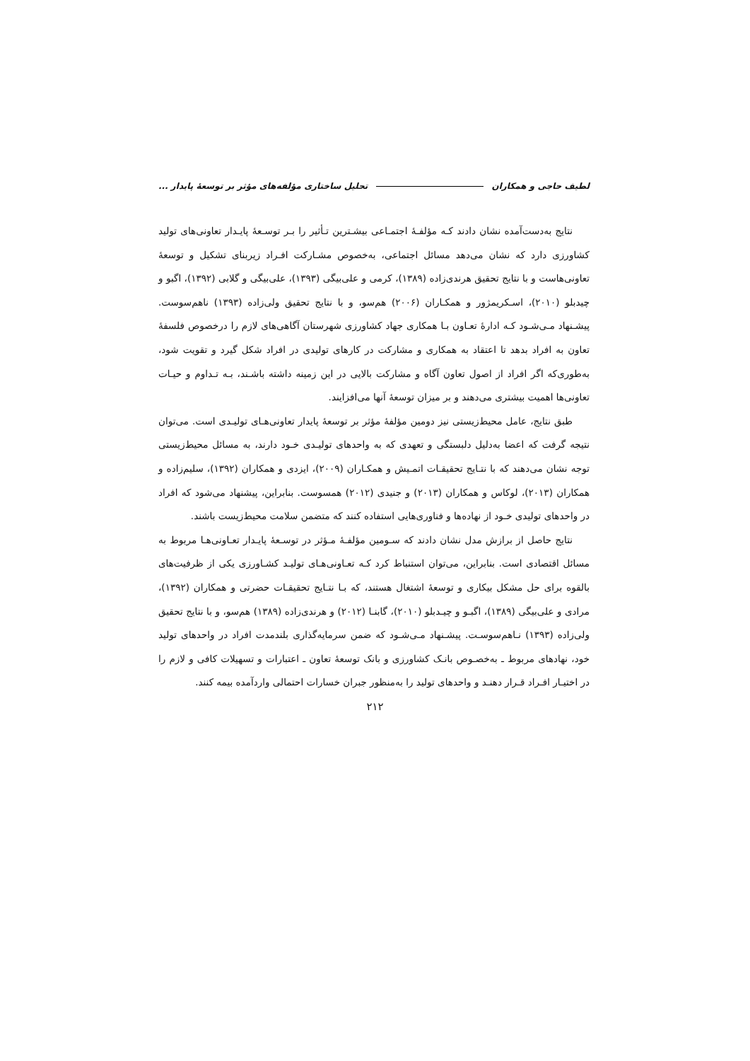لطیف حاجی و همکاران تحلیل ساختاری مؤلفه‌های مؤثر بر توسعهٔ پایدار ...
نتایج به‌دست‌آمده نشان دادند کـه مؤلفـهٔ اجتمـاعی بیشـترین تـأثیر را بـر توسـعهٔ پایـدار تعاونی‌های تولید کشاورزی دارد که نشان می‌دهد مسائل اجتماعی، به‌خصوص مشـارکت افـراد زیربنای تشکیل و توسعهٔ تعاونی‌هاست و با نتایج تحقیق هرندی‌زاده (۱۳۸۹)، کرمی و علی‌بیگی (۱۳۹۳)، علی‌بیگی و گلابی (۱۳۹۲)، اگبو و چیدبلو (۲۰۱۰)، اسـکریمژور و همکـاران (۲۰۰۶) هم‌سو، و با نتایج تحقیق ولی‌زاده (۱۳۹۳) ناهم‌سوست. پیشـنهاد مـی‌شـود کـه ادارهٔ تعـاون بـا همکاری جهاد کشاورزی شهرستان آگاهی‌های لازم را درخصوص فلسفهٔ تعاون به افراد بدهد تا اعتقاد به همکاری و مشارکت در کارهای تولیدی در افراد شکل گیرد و تقویت شود، به‌طوری‌که اگر افراد از اصول تعاون آگاه و مشارکت بالایی در این زمینه داشته باشـند، بـه تـداوم و حیـات تعاونی‌ها اهمیت بیشتری می‌دهند و بر میزان توسعهٔ آنها می‌افزایند.
طبق نتایج، عامل محیط‌زیستی نیز دومین مؤلفهٔ مؤثر بر توسعهٔ پایدار تعاونی‌هـای تولیـدی است. می‌توان نتیجه گرفت که اعضا به‌دلیل دلبستگی و تعهدی که به واحدهای تولیـدی خـود دارند، به مسائل محیط‌زیستی توجه نشان می‌دهند که با نتـایج تحقیقـات اتمـیش و همکـاران (۲۰۰۹)، ایزدی و همکاران (۱۳۹۲)، سلیم‌زاده و همکاران (۲۰۱۳)، لوکاس و همکاران (۲۰۱۳) و جنیدی (۲۰۱۲) همسوست. بنابراین، پیشنهاد می‌شود که افراد در واحدهای تولیدی خـود از نهاده‌ها و فناوری‌هایی استفاده کنند که متضمن سلامت محیط‌زیست باشند.
نتایج حاصل از برازش مدل نشان دادند که سـومین مؤلفـهٔ مـؤثر در توسـعهٔ پایـدار تعـاونی‌هـا مربوط به مسائل اقتصادی است. بنابراین، می‌توان استنباط کرد کـه تعـاونی‌هـای تولیـد کشـاورزی یکی از ظرفیت‌های بالقوه برای حل مشکل بیکاری و توسعهٔ اشتغال هستند، که بـا نتـایج تحقیقـات حضرتی و همکاران (۱۳۹۲)، مرادی و علی‌بیگی (۱۳۸۹)، اگبـو و چیـدبلو (۲۰۱۰)، گابنـا (۲۰۱۲) و هرندی‌زاده (۱۳۸۹) هم‌سو، و با نتایج تحقیق ولی‌زاده (۱۳۹۳) نـاهم‌سوسـت. پیشـنهاد مـی‌شـود که ضمن سرمایه‌گذاری بلندمدت افراد در واحدهای تولید خود، نهادهای مربوط ـ به‌خصـوص بانـک کشاورزی و بانک توسعهٔ تعاون ـ اعتبارات و تسهیلات کافی و لازم را در اختیـار افـراد قـرار دهنـد و واحدهای تولید را به‌منظور جبران خسارات احتمالی واردآمده بیمه کنند.
۲۱۲